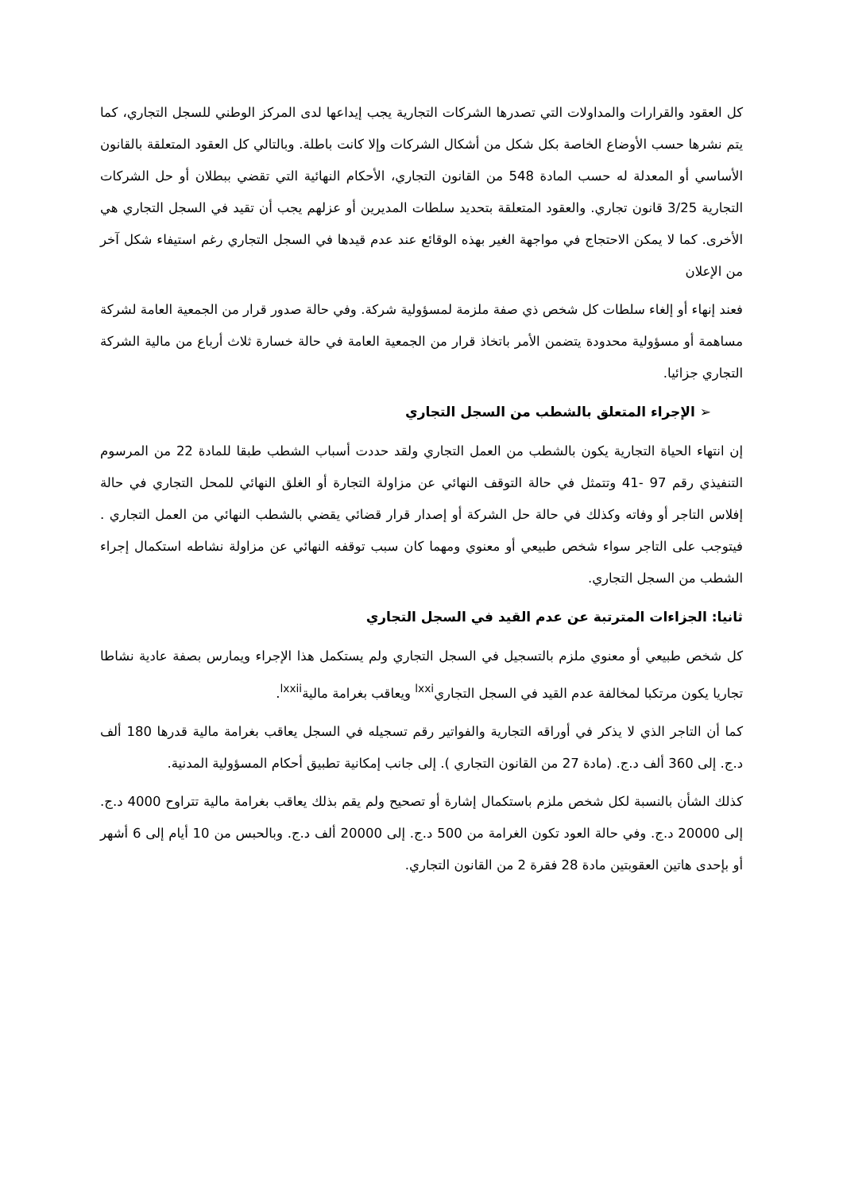كل العقود والقرارات والمداولات التي تصدرها الشركات التجارية يجب إيداعها لدى المركز الوطني للسجل التجاري، كما يتم نشرها حسب الأوضاع الخاصة بكل شكل من أشكال الشركات وإلا كانت باطلة. وبالتالي كل العقود المتعلقة بالقانون الأساسي أو المعدلة له حسب المادة 548 من القانون التجاري، الأحكام النهائية التي تقضي ببطلان أو حل الشركات التجارية 3/25 قانون تجاري. والعقود المتعلقة بتحديد سلطات المديرين أو عزلهم يجب أن تقيد في السجل التجاري هي الأخرى. كما لا يمكن الاحتجاج في مواجهة الغير بهذه الوقائع عند عدم قيدها في السجل التجاري رغم استيفاء شكل آخر من الإعلان
فعند إنهاء أو إلغاء سلطات كل شخص ذي صفة ملزمة لمسؤولية شركة. وفي حالة صدور قرار من الجمعية العامة لشركة مساهمة أو مسؤولية محدودة يتضمن الأمر باتخاذ قرار من الجمعية العامة في حالة خسارة ثلاث أرباع من مالية الشركة التجاري جزائيا.
➢ الإجراء المتعلق بالشطب من السجل التجاري
إن انتهاء الحياة التجارية يكون بالشطب من العمل التجاري ولقد حددت أسباب الشطب طبقا للمادة 22 من المرسوم التنفيذي رقم 97 -41 وتتمثل في حالة التوقف النهائي عن مزاولة التجارة أو الغلق النهائي للمحل التجاري في حالة إفلاس التاجر أو وفاته وكذلك في حالة حل الشركة أو إصدار قرار قضائي يقضي بالشطب النهائي من العمل التجاري . فيتوجب على التاجر سواء شخص طبيعي أو معنوي ومهما كان سبب توقفه النهائي عن مزاولة نشاطه استكمال إجراء الشطب من السجل التجاري.
ثانيا: الجزاءات المترتبة عن عدم القيد في السجل التجاري
كل شخص طبيعي أو معنوي ملزم بالتسجيل في السجل التجاري ولم يستكمل هذا الإجراء ويمارس بصفة عادية نشاطا تجاريا يكون مرتكبا لمخالفة عدم القيد في السجل التجاري<sup>lxxi</sup> ويعاقب بغرامة مالية<sup>lxxii</sup>.
كما أن التاجر الذي لا يذكر في أوراقه التجارية والفواتير رقم تسجيله في السجل يعاقب بغرامة مالية قدرها 180 ألف د.ج. إلى 360 ألف د.ج. (مادة 27 من القانون التجاري ). إلى جانب إمكانية تطبيق أحكام المسؤولية المدنية.
كذلك الشأن بالنسبة لكل شخص ملزم باستكمال إشارة أو تصحيح ولم يقم بذلك يعاقب بغرامة مالية تتراوح 4000 د.ج. إلى 20000 د.ج. وفي حالة العود تكون الغرامة من 500 د.ج. إلى 20000 ألف د.ج. وبالحبس من 10 أيام إلى 6 أشهر أو بإحدى هاتين العقوبتين مادة 28 فقرة 2 من القانون التجاري.